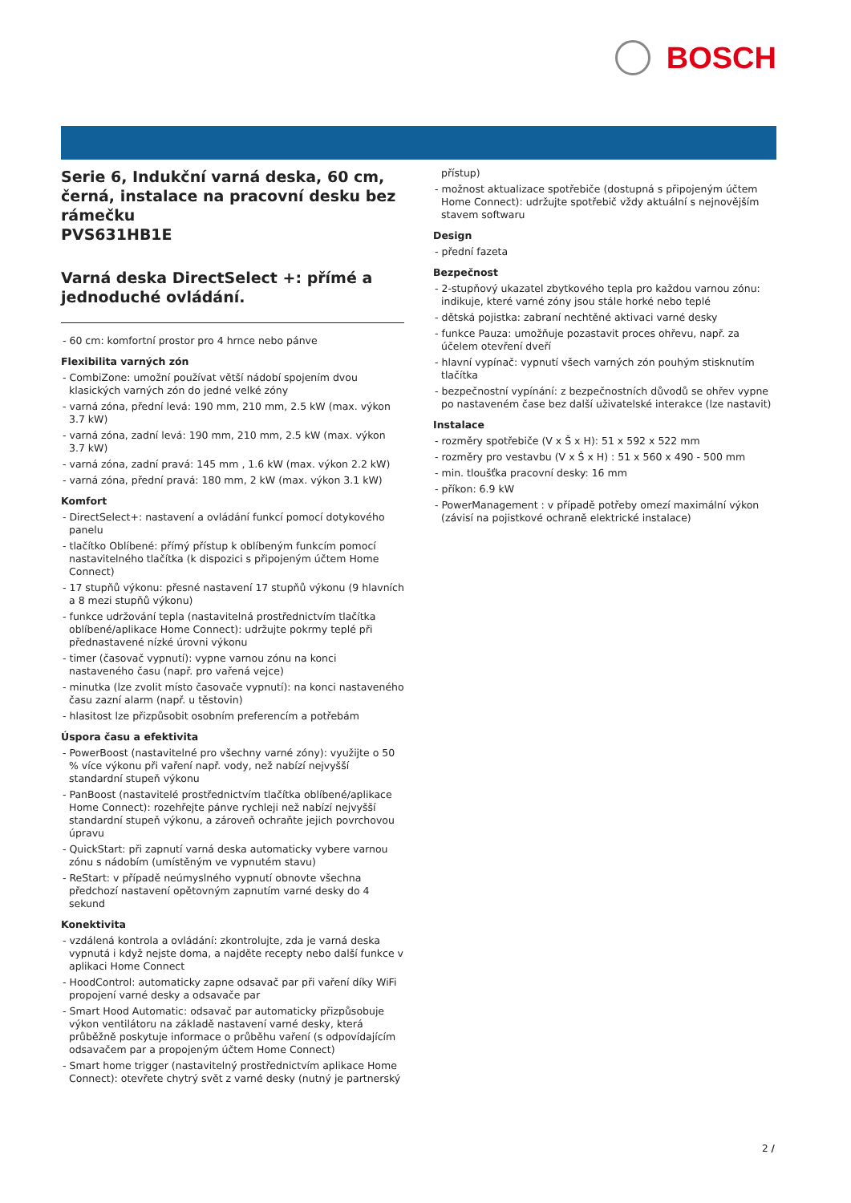BOSCH
Serie 6, Indukční varná deska, 60 cm, černá, instalace na pracovní desku bez rámečku
PVS631HB1E
Varná deska DirectSelect +: přímé a jednoduché ovládání.
- 60 cm: komfortní prostor pro 4 hrnce nebo pánve
Flexibilita varných zón
- CombiZone: umožní používat větší nádobí spojením dvou klasických varných zón do jedné velké zóny
- varná zóna, přední levá: 190 mm, 210 mm, 2.5 kW (max. výkon 3.7 kW)
- varná zóna, zadní levá: 190 mm, 210 mm, 2.5 kW (max. výkon 3.7 kW)
- varná zóna, zadní pravá: 145 mm , 1.6 kW (max. výkon 2.2 kW)
- varná zóna, přední pravá: 180 mm, 2 kW (max. výkon 3.1 kW)
Komfort
- DirectSelect+: nastavení a ovládání funkcí pomocí dotykového panelu
- tlačítko Oblíbené: přímý přístup k oblíbeným funkcím pomocí nastavitelného tlačítka (k dispozici s připojeným účtem Home Connect)
- 17 stupňů výkonu: přesné nastavení 17 stupňů výkonu (9 hlavních a 8 mezi stupňů výkonu)
- funkce udržování tepla (nastavitelná prostřednictvím tlačítka oblíbené/aplikace Home Connect): udržujte pokrmy teplé při přednastavené nízké úrovni výkonu
- timer (časovač vypnutí): vypne varnou zónu na konci nastaveného času (např. pro vařená vejce)
- minutka (lze zvolit místo časovače vypnutí): na konci nastaveného času zazní alarm (např. u těstovin)
- hlasitost lze přizpůsobit osobním preferencím a potřebám
Úspora času a efektivita
- PowerBoost (nastavitelné pro všechny varné zóny): využijte o 50 % více výkonu při vaření např. vody, než nabízí nejvyšší standardní stupeň výkonu
- PanBoost (nastavitelé prostřednictvím tlačítka oblíbené/aplikace Home Connect): rozehřejte pánve rychleji než nabízí nejvyšší standardní stupeň výkonu, a zároveň ochraňte jejich povrchovou úpravu
- QuickStart: při zapnutí varná deska automaticky vybere varnou zónu s nádobím (umístěným ve vypnutém stavu)
- ReStart: v případě neúmyslného vypnutí obnovte všechna předchozí nastavení opětovným zapnutím varné desky do 4 sekund
Konektivita
- vzdálená kontrola a ovládání: zkontrolujte, zda je varná deska vypnutá i když nejste doma, a najděte recepty nebo další funkce v aplikaci Home Connect
- HoodControl: automaticky zapne odsavač par při vaření díky WiFi propojení varné desky a odsavače par
- Smart Hood Automatic: odsavač par automaticky přizpůsobuje výkon ventilátoru na základě nastavení varné desky, která průběžně poskytuje informace o průběhu vaření (s odpovídajícím odsavačem par a propojeným účtem Home Connect)
- Smart home trigger (nastavitelný prostřednictvím aplikace Home Connect): otevřete chytrý svět z varné desky (nutný je partnerský
přístup)
- možnost aktualizace spotřebiče (dostupná s připojeným účtem Home Connect): udržujte spotřebič vždy aktuální s nejnovějším stavem softwaru
Design
- přední fazeta
Bezpečnost
- 2-stupňový ukazatel zbytkového tepla pro každou varnou zónu: indikuje, které varné zóny jsou stále horké nebo teplé
- dětská pojistka: zabraní nechtěné aktivaci varné desky
- funkce Pauza: umožňuje pozastavit proces ohřevu, např. za účelem otevření dveří
- hlavní vypínač: vypnutí všech varných zón pouhým stisknutím tlačítka
- bezpečnostní vypínání: z bezpečnostních důvodů se ohřev vypne po nastaveném čase bez další uživatelské interakce (lze nastavit)
Instalace
- rozměry spotřebiče (V x Š x H): 51 x 592 x 522 mm
- rozměry pro vestavbu (V x Š x H) : 51 x 560 x 490 - 500 mm
- min. tloušťka pracovní desky: 16 mm
- příkon: 6.9 kW
- PowerManagement : v případě potřeby omezí maximální výkon (závisí na pojistkové ochraně elektrické instalace)
2 /